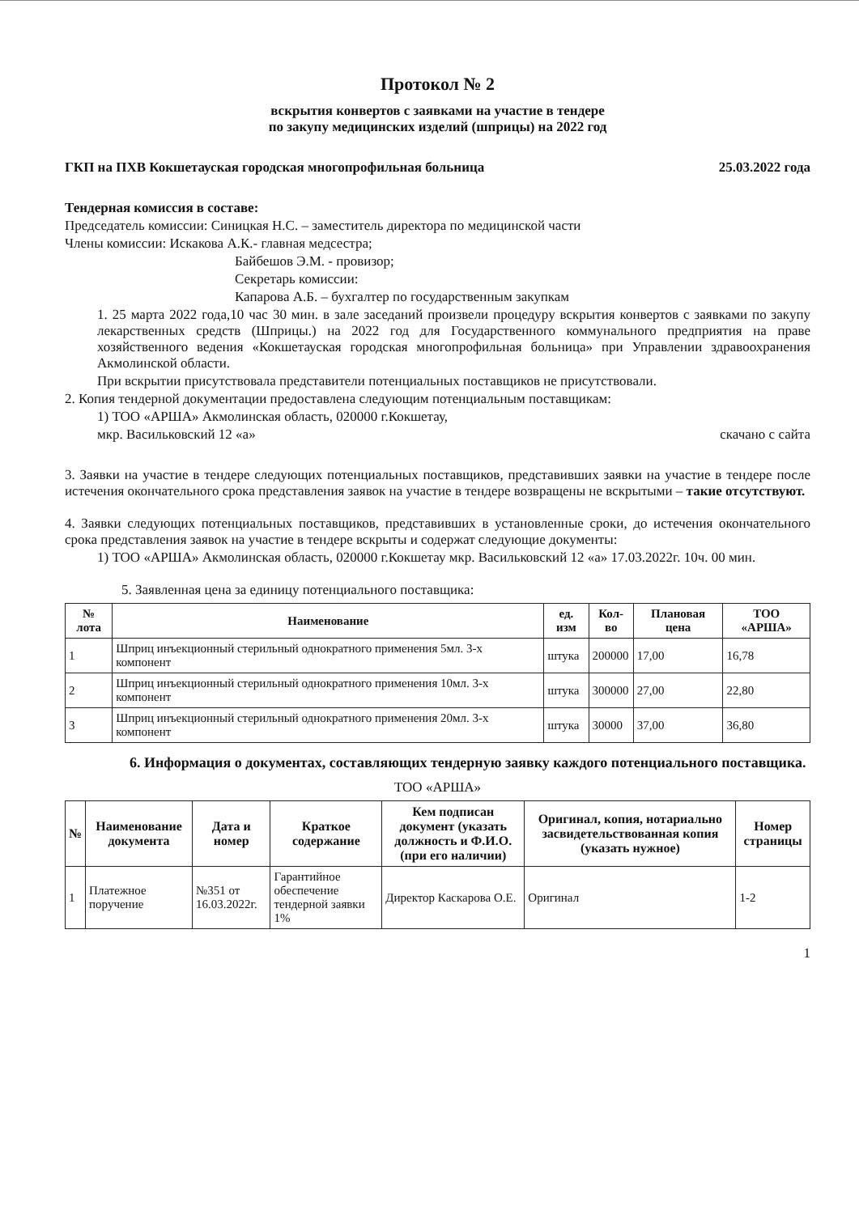Протокол № 2
вскрытия конвертов с заявками на участие в тендере
по закупу медицинских изделий (шприцы) на 2022 год
ГКП на ПХВ Кокшетауская городская многопрофильная больница 25.03.2022 года
Тендерная комиссия в составе:
Председатель комиссии: Синицкая Н.С. – заместитель директора по медицинской части
Члены комиссии: Искакова А.К.- главная медсестра;
Байбешов Э.М. - провизор;
Секретарь комиссии:
Капарова А.Б. – бухгалтер по государственным закупкам
1. 25 марта 2022 года,10 час 30 мин. в зале заседаний произвели процедуру вскрытия конвертов с заявками по закупу лекарственных средств (Шприцы.) на 2022 год для Государственного коммунального предприятия на праве хозяйственного ведения «Кокшетауская городская многопрофильная больница» при Управлении здравоохранения Акмолинской области.
При вскрытии присутствовала представители потенциальных поставщиков не присутствовали.
2. Копия тендерной документации предоставлена следующим потенциальным поставщикам:
1) ТОО «АРША» Акмолинская область, 020000 г.Кокшетау,
мкр. Васильковский 12 «а» скачано с сайта
3. Заявки на участие в тендере следующих потенциальных поставщиков, представивших заявки на участие в тендере после истечения окончательного срока представления заявок на участие в тендере возвращены не вскрытыми – такие отсутствуют.
4. Заявки следующих потенциальных поставщиков, представивших в установленные сроки, до истечения окончательного срока представления заявок на участие в тендере вскрыты и содержат следующие документы:
1) ТОО «АРША» Акмолинская область, 020000 г.Кокшетау мкр. Васильковский 12 «а» 17.03.2022г. 10ч. 00 мин.
5. Заявленная цена за единицу потенциального поставщика:
| № лота | Наименование | ед. изм | Кол-во | Плановая цена | ТОО «АРША» |
| --- | --- | --- | --- | --- | --- |
| 1 | Шприц инъекционный стерильный однократного применения 5мл. 3-х компонент | штука | 200000 | 17,00 | 16,78 |
| 2 | Шприц инъекционный стерильный однократного применения 10мл. 3-х компонент | штука | 300000 | 27,00 | 22,80 |
| 3 | Шприц инъекционный стерильный однократного применения 20мл. 3-х компонент | штука | 30000 | 37,00 | 36,80 |
6. Информация о документах, составляющих тендерную заявку каждого потенциального поставщика.
ТОО «АРША»
| № | Наименование документа | Дата и номер | Краткое содержание | Кем подписан документ (указать должность и Ф.И.О. (при его наличии) | Оригинал, копия, нотариально засвидетельствованная копия (указать нужное) | Номер страницы |
| --- | --- | --- | --- | --- | --- | --- |
| 1 | Платежное поручение | №351 от 16.03.2022г. | Гарантийное обеспечение тендерной заявки 1% | Директор Каскарова О.Е. | Оригинал | 1-2 |
1